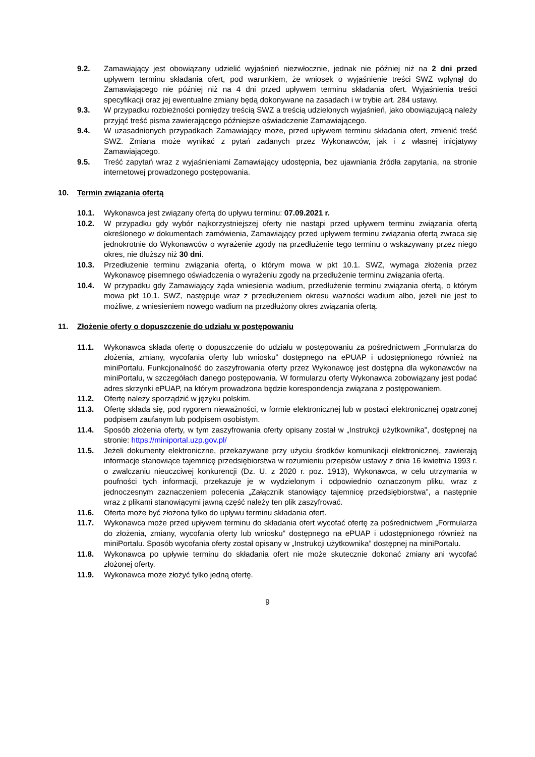9.2. Zamawiający jest obowiązany udzielić wyjaśnień niezwłocznie, jednak nie później niż na 2 dni przed upływem terminu składania ofert, pod warunkiem, że wniosek o wyjaśnienie treści SWZ wpłynął do Zamawiającego nie później niż na 4 dni przed upływem terminu składania ofert. Wyjaśnienia treści specyfikacji oraz jej ewentualne zmiany będą dokonywane na zasadach i w trybie art. 284 ustawy.
9.3. W przypadku rozbieżności pomiędzy treścią SWZ a treścią udzielonych wyjaśnień, jako obowiązującą należy przyjąć treść pisma zawierającego późniejsze oświadczenie Zamawiającego.
9.4. W uzasadnionych przypadkach Zamawiający może, przed upływem terminu składania ofert, zmienić treść SWZ. Zmiana może wynikać z pytań zadanych przez Wykonawców, jak i z własnej inicjatywy Zamawiającego.
9.5. Treść zapytań wraz z wyjaśnieniami Zamawiający udostępnia, bez ujawniania źródła zapytania, na stronie internetowej prowadzonego postępowania.
10. Termin związania ofertą
10.1. Wykonawca jest związany ofertą do upływu terminu: 07.09.2021 r.
10.2. W przypadku gdy wybór najkorzystniejszej oferty nie nastąpi przed upływem terminu związania ofertą określonego w dokumentach zamówienia, Zamawiający przed upływem terminu związania ofertą zwraca się jednokrotnie do Wykonawców o wyrażenie zgody na przedłużenie tego terminu o wskazywany przez niego okres, nie dłuższy niż 30 dni.
10.3. Przedłużenie terminu związania ofertą, o którym mowa w pkt 10.1. SWZ, wymaga złożenia przez Wykonawcę pisemnego oświadczenia o wyrażeniu zgody na przedłużenie terminu związania ofertą.
10.4. W przypadku gdy Zamawiający żąda wniesienia wadium, przedłużenie terminu związania ofertą, o którym mowa pkt 10.1. SWZ, następuje wraz z przedłużeniem okresu ważności wadium albo, jeżeli nie jest to możliwe, z wniesieniem nowego wadium na przedłużony okres związania ofertą.
11. Złożenie oferty o dopuszczenie do udziału w postępowaniu
11.1. Wykonawca składa ofertę o dopuszczenie do udziału w postępowaniu za pośrednictwem „Formularza do złożenia, zmiany, wycofania oferty lub wniosku” dostępnego na ePUAP i udostępnionego również na miniPortalu. Funkcjonalność do zaszyfrowania oferty przez Wykonawcę jest dostępna dla wykonawców na miniPortalu, w szczegółach danego postępowania. W formularzu oferty Wykonawca zobowiązany jest podać adres skrzynki ePUAP, na którym prowadzona będzie korespondencja związana z postępowaniem.
11.2. Ofertę należy sporządzić w języku polskim.
11.3. Ofertę składa się, pod rygorem nieważności, w formie elektronicznej lub w postaci elektronicznej opatrzonej podpisem zaufanym lub podpisem osobistym.
11.4. Sposób złożenia oferty, w tym zaszyfrowania oferty opisany został w „Instrukcji użytkownika”, dostępnej na stronie: https://miniportal.uzp.gov.pl/
11.5. Jeżeli dokumenty elektroniczne, przekazywane przy użyciu środków komunikacji elektronicznej, zawierają informacje stanowiące tajemnicę przedsiębiorstwa w rozumieniu przepisów ustawy z dnia 16 kwietnia 1993 r. o zwalczaniu nieuczciwej konkurencji (Dz. U. z 2020 r. poz. 1913), Wykonawca, w celu utrzymania w poufności tych informacji, przekazuje je w wydzielonym i odpowiednio oznaczonym pliku, wraz z jednoczesnym zaznaczeniem polecenia „Załącznik stanowiący tajemnicę przedsiębiorstwa”, a następnie wraz z plikami stanowiącymi jawną część należy ten plik zaszyfrować.
11.6. Oferta może być złożona tylko do upływu terminu składania ofert.
11.7. Wykonawca może przed upływem terminu do składania ofert wycofać ofertę za pośrednictwem „Formularza do złożenia, zmiany, wycofania oferty lub wniosku” dostępnego na ePUAP i udostępnionego również na miniPortalu. Sposób wycofania oferty został opisany w „Instrukcji użytkownika” dostępnej na miniPortalu.
11.8. Wykonawca po upływie terminu do składania ofert nie może skutecznie dokonać zmiany ani wycofać złożonej oferty.
11.9. Wykonawca może złożyć tylko jedną ofertę.
9